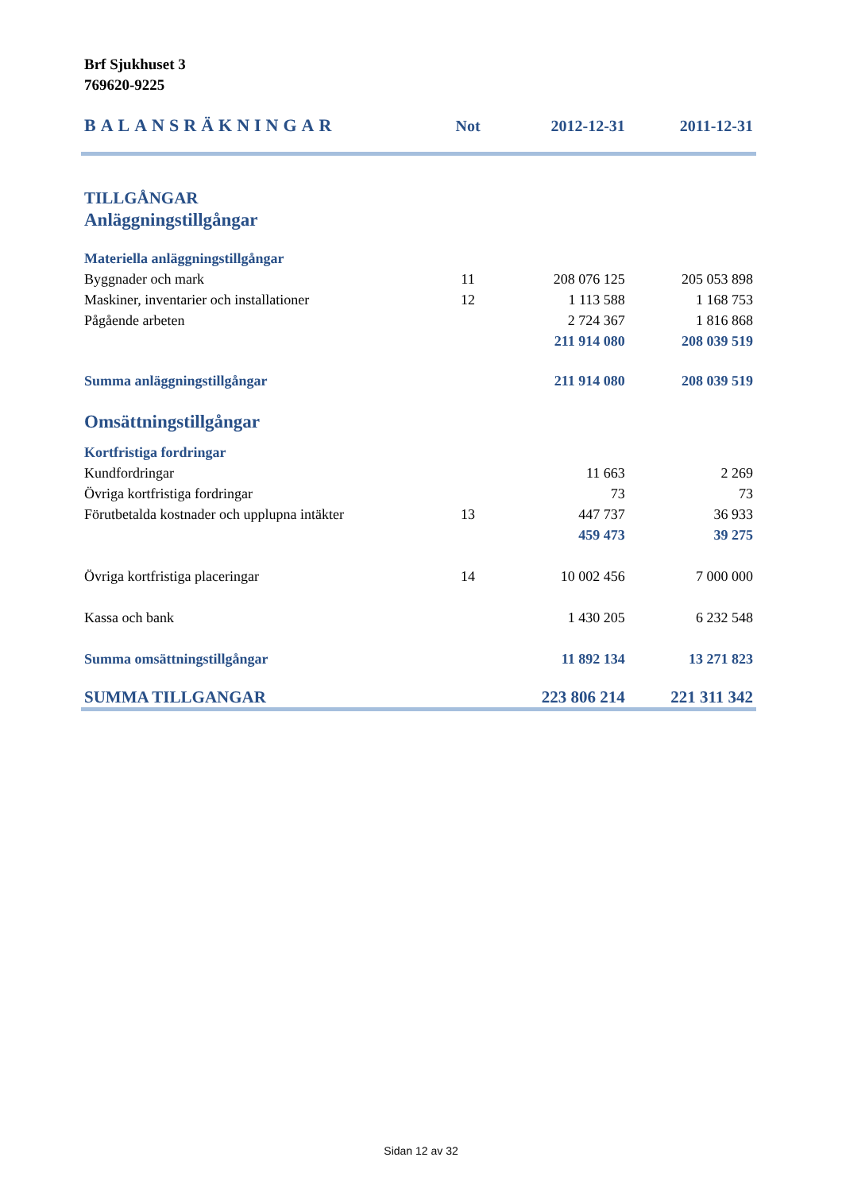Brf Sjukhuset 3
769620-9225
| BALANSRÄKNINGAR | Not | 2012-12-31 | 2011-12-31 |
| --- | --- | --- | --- |
| TILLGÅNGAR | | | |
| Anläggningstillgångar | | | |
| Materiella anläggningstillgångar | | | |
| Byggnader och mark | 11 | 208 076 125 | 205 053 898 |
| Maskiner, inventarier och installationer | 12 | 1 113 588 | 1 168 753 |
| Pågående arbeten | | 2 724 367 | 1 816 868 |
| | | 211 914 080 | 208 039 519 |
| Summa anläggningstillgångar | | 211 914 080 | 208 039 519 |
| Omsättningstillgångar | | | |
| Kortfristiga fordringar | | | |
| Kundfordringar | | 11 663 | 2 269 |
| Övriga kortfristiga fordringar | | 73 | 73 |
| Förutbetalda kostnader och upplupna intäkter | 13 | 447 737 | 36 933 |
| | | 459 473 | 39 275 |
| Övriga kortfristiga placeringar | 14 | 10 002 456 | 7 000 000 |
| Kassa och bank | | 1 430 205 | 6 232 548 |
| Summa omsättningstillgångar | | 11 892 134 | 13 271 823 |
| SUMMA TILLGANGAR | | 223 806 214 | 221 311 342 |
Sidan 12 av 32